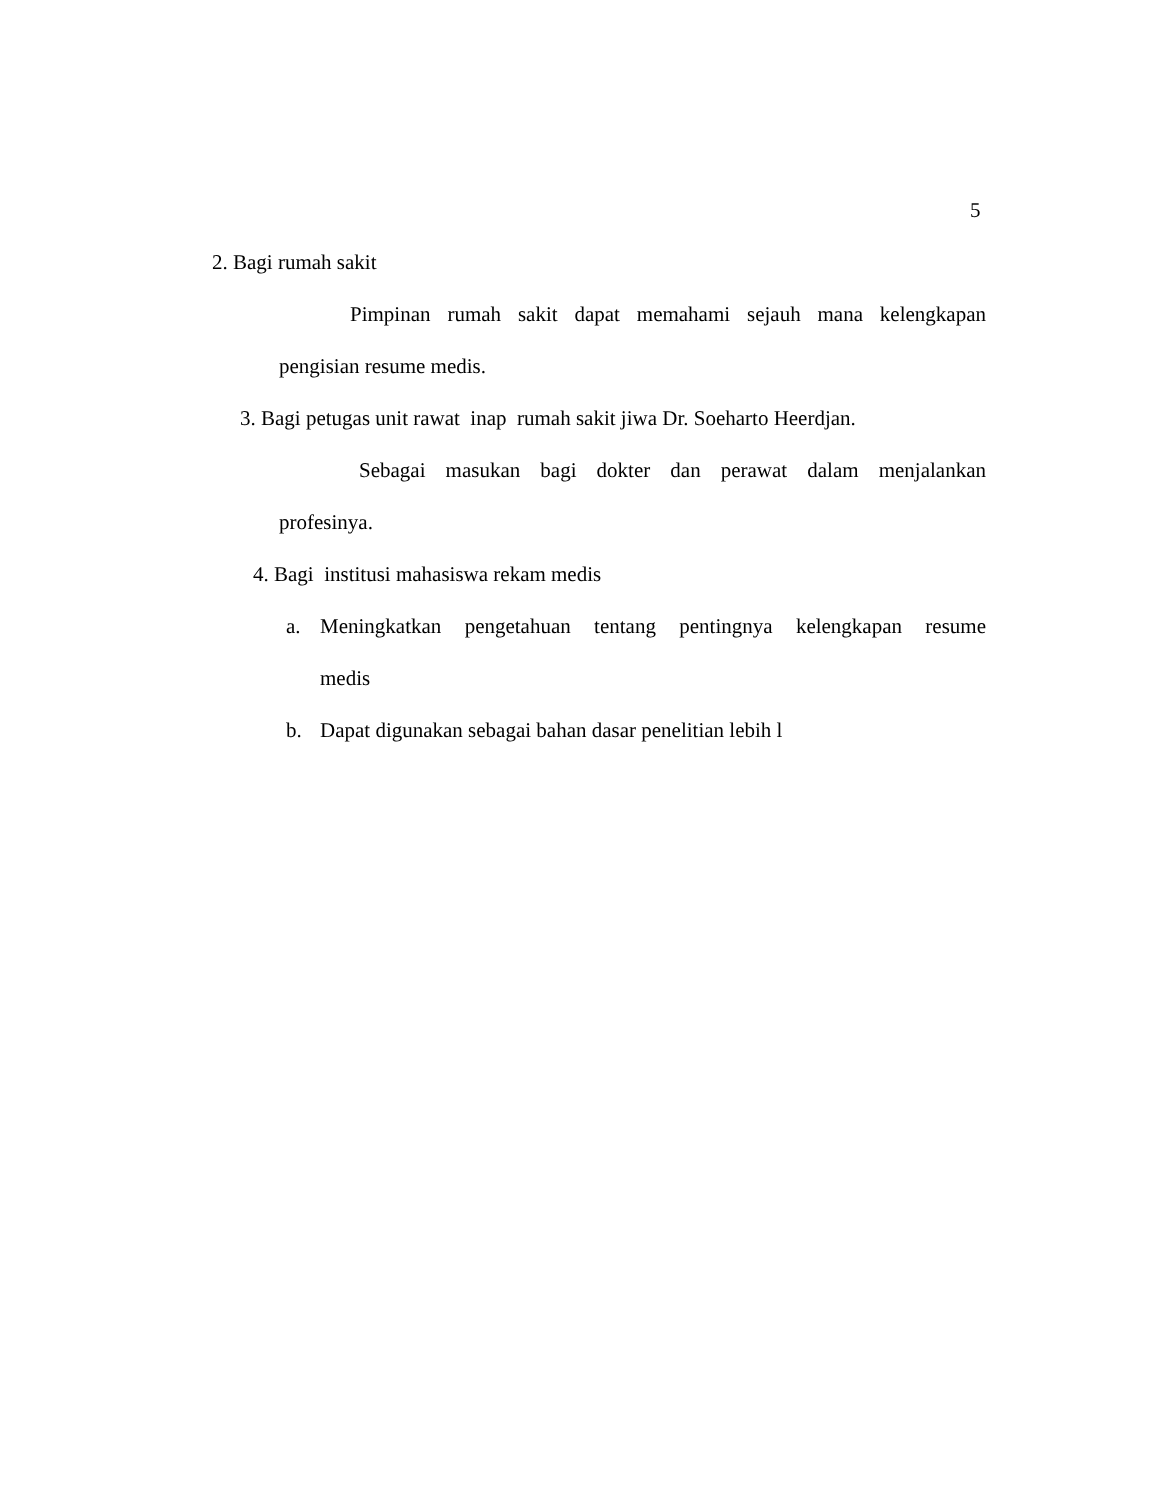5
2. Bagi rumah sakit
Pimpinan rumah sakit dapat memahami sejauh mana kelengkapan
pengisian resume medis.
3. Bagi petugas unit rawat inap rumah sakit jiwa Dr. Soeharto Heerdjan.
Sebagai masukan bagi dokter dan perawat dalam menjalankan
profesinya.
4. Bagi institusi mahasiswa rekam medis
a.
Meningkatkan pengetahuan tentang pentingnya kelengkapan resume
medis
b.
Dapat digunakan sebagai bahan dasar penelitian lebih l